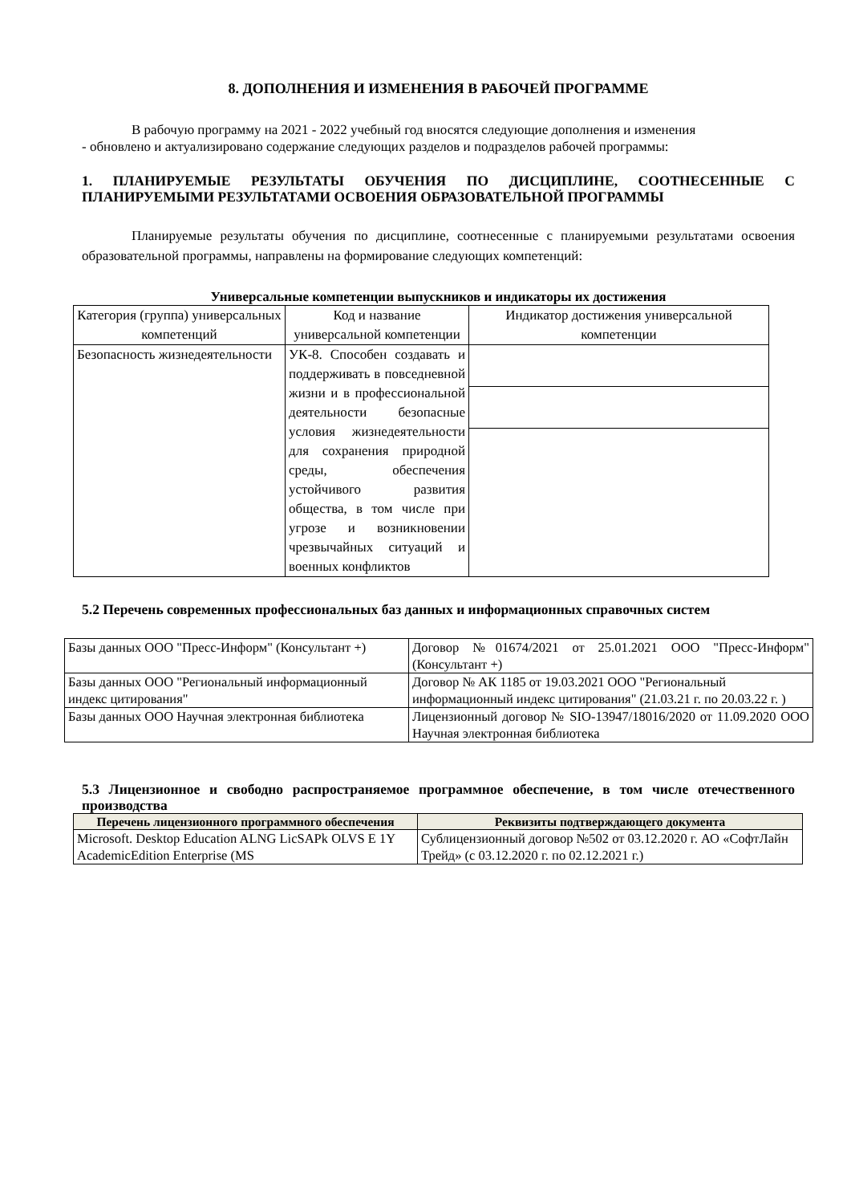8. ДОПОЛНЕНИЯ И ИЗМЕНЕНИЯ В РАБОЧЕЙ ПРОГРАММЕ
В рабочую программу на 2021 - 2022 учебный год вносятся следующие дополнения и изменения
- обновлено и актуализировано содержание следующих разделов и подразделов рабочей программы:
1. ПЛАНИРУЕМЫЕ РЕЗУЛЬТАТЫ ОБУЧЕНИЯ ПО ДИСЦИПЛИНЕ, СООТНЕСЕННЫЕ С ПЛАНИРУЕМЫМИ РЕЗУЛЬТАТАМИ ОСВОЕНИЯ ОБРАЗОВАТЕЛЬНОЙ ПРОГРАММЫ
Планируемые результаты обучения по дисциплине, соотнесенные с планируемыми результатами освоения образовательной программы, направлены на формирование следующих компетенций:
Универсальные компетенции выпускников и индикаторы их достижения
| Категория (группа) универсальных компетенций | Код и название универсальной компетенции | Индикатор достижения универсальной компетенции |
| --- | --- | --- |
| Безопасность жизнедеятельности | УК-8. Способен создавать и поддерживать в повседневной жизни и в профессиональной деятельности безопасные условия жизнедеятельности для сохранения природной среды, обеспечения устойчивого развития общества, в том числе при угрозе и возникновении чрезвычайных ситуаций и военных конфликтов | |
5.2 Перечень современных профессиональных баз данных и информационных справочных систем
| Базы данных ООО "Пресс-Информ" (Консультант +) | Договор №01674/2021 от 25.01.2021 ООО "Пресс-Информ" (Консультант +) |
| Базы данных ООО "Региональный информационный индекс цитирования" | Договор № АК 1185 от 19.03.2021 ООО "Региональный информационный индекс цитирования" (21.03.21 г. по 20.03.22 г. ) |
| Базы данных ООО Научная электронная библиотека | Лицензионный договор № SIO-13947/18016/2020 от 11.09.2020 ООО Научная электронная библиотека |
5.3 Лицензионное и свободно распространяемое программное обеспечение, в том числе отечественного производства
| Перечень лицензионного программного обеспечения | Реквизиты подтверждающего документа |
| --- | --- |
| Microsoft. Desktop Education ALNG LicSAPk OLVS E 1Y AcademicEdition Enterprise (MS | Сублицензионный договор №502 от 03.12.2020 г. АО «СофтЛайн Трейд» (с 03.12.2020 г. по 02.12.2021 г.) |